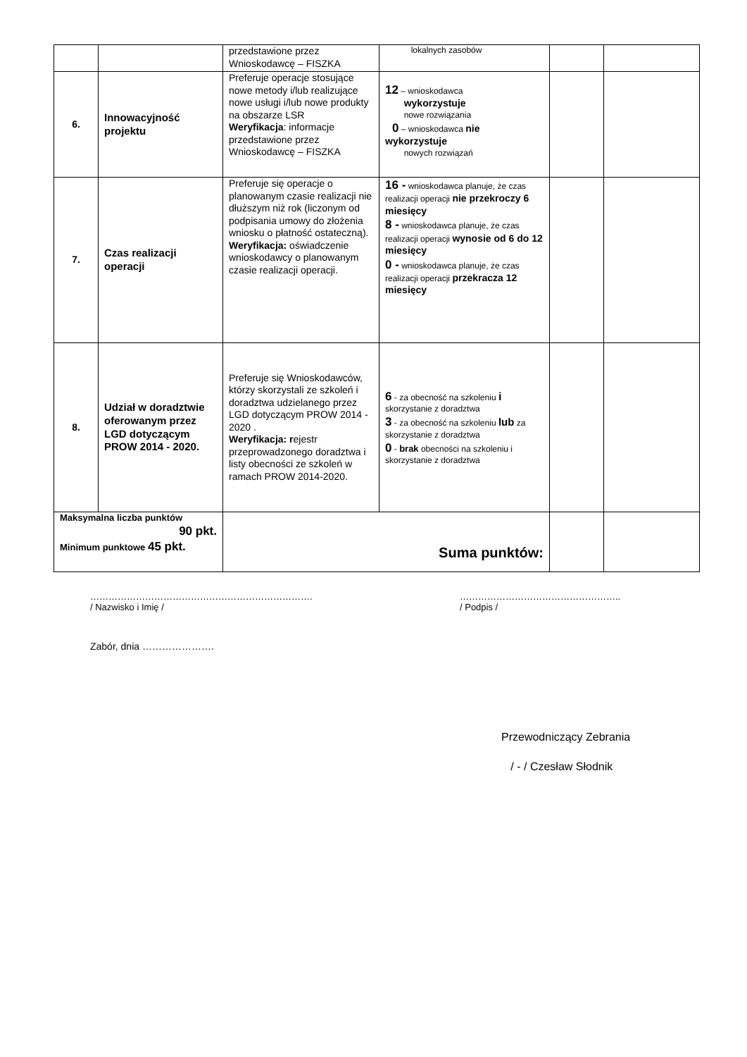| | | przedstawione przez Wnioskodawcę – FISZKA | lokalnych zasobów | | |
| 6. | Innowacyjność projektu | Preferuje operacje stosujące nowe metody i/lub realizujące nowe usługi i/lub nowe produkty na obszarze LSR Weryfikacja : informacje przedstawione przez Wnioskodawcę – FISZKA | 12 – wnioskodawca wykorzystuje nowe rozwiązania 0 – wnioskodawca nie wykorzystuje nowych rozwiązań | | |
| 7. | Czas realizacji operacji | Preferuje się operacje o planowanym czasie realizacji nie dłuższym niż rok (liczonym od podpisania umowy do złożenia wniosku o płatność ostateczną). Weryfikacja: oświadczenie wnioskodawcy o planowanym czasie realizacji operacji. | 16 - wnioskodawca planuje, że czas realizacji operacji nie przekroczy 6 miesięcy 8 - wnioskodawca planuje, że czas realizacji operacji wynosie od 6 do 12 miesięcy 0 - wnioskodawca planuje, że czas realizacji operacji przekracza 12 miesięcy | | |
| 8. | Udział w doradztwie oferowanym przez LGD dotyczącym PROW 2014 - 2020. | Preferuje się Wnioskodawców, którzy skorzystali ze szkoleń i doradztwa udzielanego przez LGD dotyczącym PROW 2014 - 2020 . Weryfikacja: r ejestr przeprowadzonego doradztwa i listy obecności ze szkoleń w ramach PROW 2014-2020. | 6 - za obecność na szkoleniu i skorzystanie z doradztwa 3 - za obecność na szkoleniu lub za skorzystanie z doradztwa 0 - brak obecności na szkoleniu i skorzystanie z doradztwa | | |
| Maksymalna liczba punktów 90 pkt. Minimum punktowe 45 pkt. | | Suma punktów: | | | |
……………………………………………………………….
/ Nazwisko i Imię /
……………………………………………..
/ Podpis /
Zabór, dnia ………………….
Przewodniczący Zebrania
/ - / Czesław Słodnik